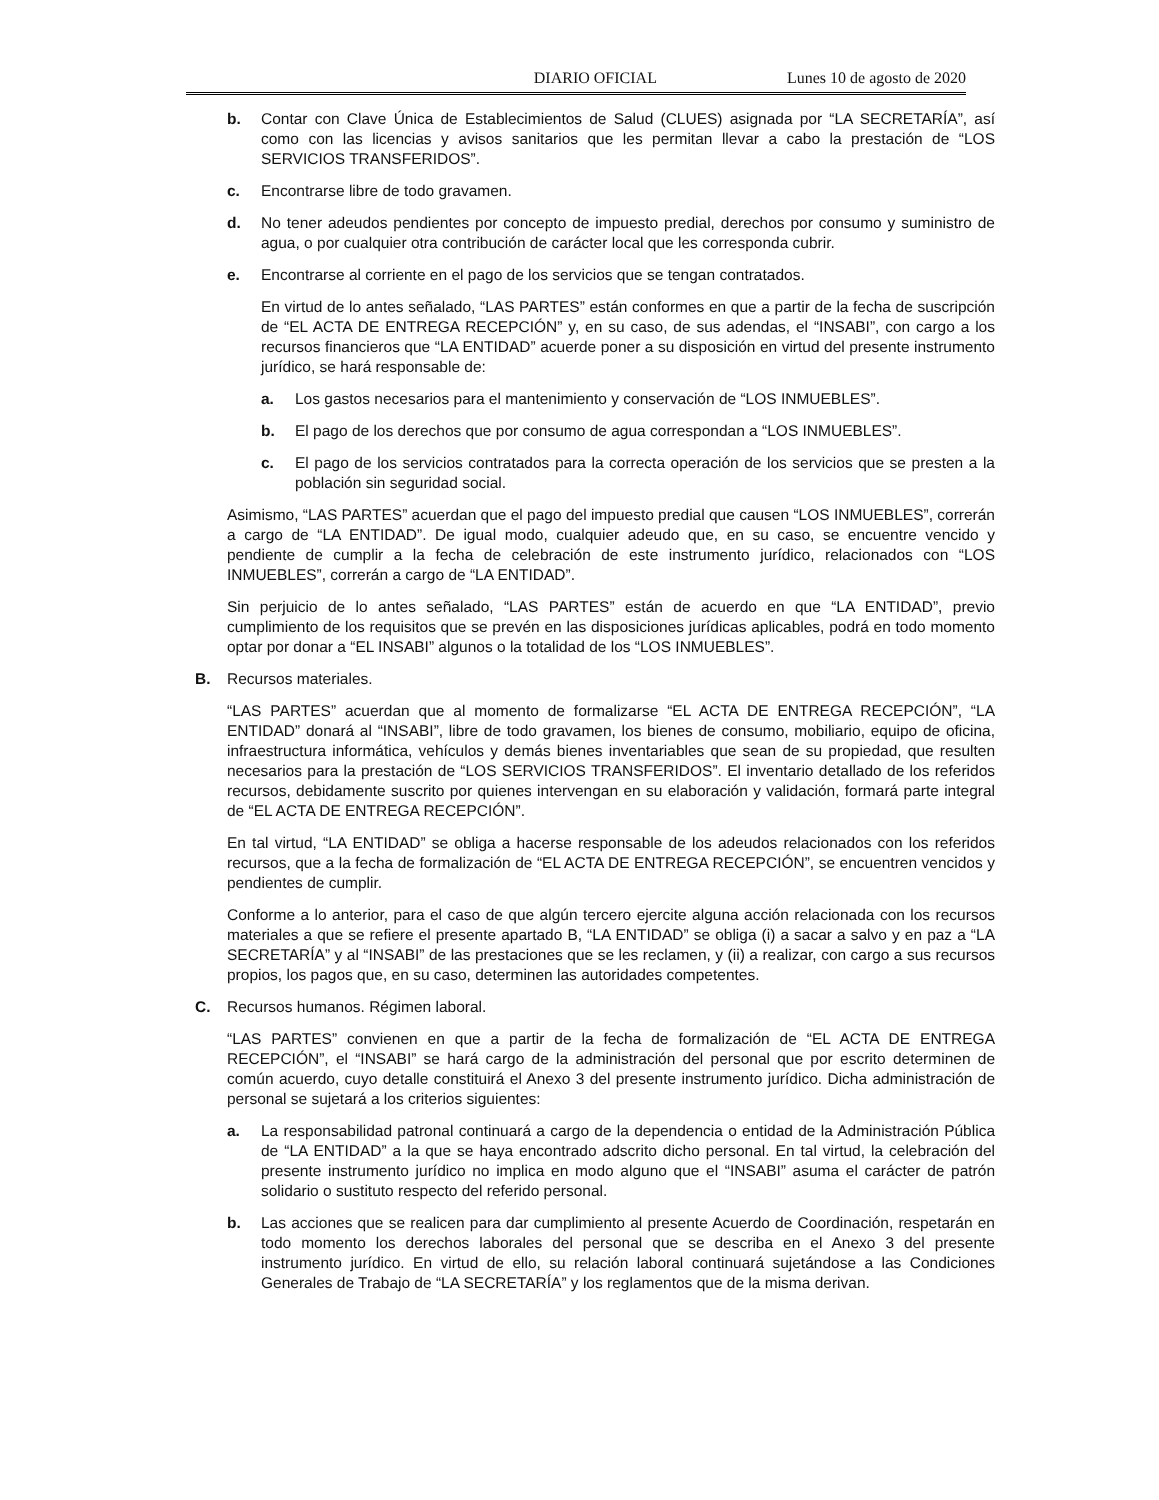DIARIO OFICIAL Lunes 10 de agosto de 2020
b. Contar con Clave Única de Establecimientos de Salud (CLUES) asignada por “LA SECRETARÍA”, así como con las licencias y avisos sanitarios que les permitan llevar a cabo la prestación de “LOS SERVICIOS TRANSFERIDOS”.
c. Encontrarse libre de todo gravamen.
d. No tener adeudos pendientes por concepto de impuesto predial, derechos por consumo y suministro de agua, o por cualquier otra contribución de carácter local que les corresponda cubrir.
e. Encontrarse al corriente en el pago de los servicios que se tengan contratados.
En virtud de lo antes señalado, “LAS PARTES” están conformes en que a partir de la fecha de suscripción de “EL ACTA DE ENTREGA RECEPCIÓN” y, en su caso, de sus adendas, el “INSABI”, con cargo a los recursos financieros que “LA ENTIDAD” acuerde poner a su disposición en virtud del presente instrumento jurídico, se hará responsable de:
a. Los gastos necesarios para el mantenimiento y conservación de “LOS INMUEBLES”.
b. El pago de los derechos que por consumo de agua correspondan a “LOS INMUEBLES”.
c. El pago de los servicios contratados para la correcta operación de los servicios que se presten a la población sin seguridad social.
Asimismo, “LAS PARTES” acuerdan que el pago del impuesto predial que causen “LOS INMUEBLES”, correrán a cargo de “LA ENTIDAD”. De igual modo, cualquier adeudo que, en su caso, se encuentre vencido y pendiente de cumplir a la fecha de celebración de este instrumento jurídico, relacionados con “LOS INMUEBLES”, correrán a cargo de “LA ENTIDAD”.
Sin perjuicio de lo antes señalado, “LAS PARTES” están de acuerdo en que “LA ENTIDAD”, previo cumplimiento de los requisitos que se prevén en las disposiciones jurídicas aplicables, podrá en todo momento optar por donar a “EL INSABI” algunos o la totalidad de los “LOS INMUEBLES”.
B. Recursos materiales.
“LAS PARTES” acuerdan que al momento de formalizarse “EL ACTA DE ENTREGA RECEPCIÓN”, “LA ENTIDAD” donará al “INSABI”, libre de todo gravamen, los bienes de consumo, mobiliario, equipo de oficina, infraestructura informática, vehículos y demás bienes inventariables que sean de su propiedad, que resulten necesarios para la prestación de “LOS SERVICIOS TRANSFERIDOS”. El inventario detallado de los referidos recursos, debidamente suscrito por quienes intervengan en su elaboración y validación, formará parte integral de “EL ACTA DE ENTREGA RECEPCIÓN”.
En tal virtud, “LA ENTIDAD” se obliga a hacerse responsable de los adeudos relacionados con los referidos recursos, que a la fecha de formalización de “EL ACTA DE ENTREGA RECEPCIÓN”, se encuentren vencidos y pendientes de cumplir.
Conforme a lo anterior, para el caso de que algún tercero ejercite alguna acción relacionada con los recursos materiales a que se refiere el presente apartado B, “LA ENTIDAD” se obliga (i) a sacar a salvo y en paz a “LA SECRETARÍA” y al “INSABI” de las prestaciones que se les reclamen, y (ii) a realizar, con cargo a sus recursos propios, los pagos que, en su caso, determinen las autoridades competentes.
C. Recursos humanos. Régimen laboral.
“LAS PARTES” convienen en que a partir de la fecha de formalización de “EL ACTA DE ENTREGA RECEPCIÓN”, el “INSABI” se hará cargo de la administración del personal que por escrito determinen de común acuerdo, cuyo detalle constituirá el Anexo 3 del presente instrumento jurídico. Dicha administración de personal se sujetará a los criterios siguientes:
a. La responsabilidad patronal continuará a cargo de la dependencia o entidad de la Administración Pública de “LA ENTIDAD” a la que se haya encontrado adscrito dicho personal. En tal virtud, la celebración del presente instrumento jurídico no implica en modo alguno que el “INSABI” asuma el carácter de patrón solidario o sustituto respecto del referido personal.
b. Las acciones que se realicen para dar cumplimiento al presente Acuerdo de Coordinación, respetarán en todo momento los derechos laborales del personal que se describa en el Anexo 3 del presente instrumento jurídico. En virtud de ello, su relación laboral continuará sujetándose a las Condiciones Generales de Trabajo de “LA SECRETARÍA” y los reglamentos que de la misma derivan.